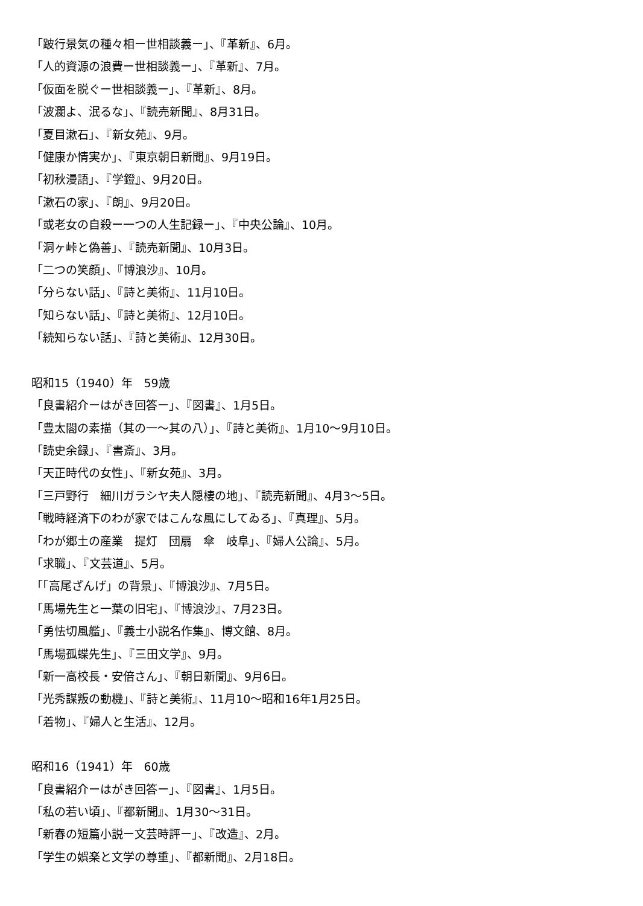「跛行景気の種々相ー世相談義ー」、『革新』、6月。
「人的資源の浪費ー世相談義ー」、『革新』、7月。
「仮面を脱ぐー世相談義ー」、『革新』、8月。
「波瀾よ、泯るな」、『読売新聞』、8月31日。
「夏目漱石」、『新女苑』、9月。
「健康か情実か」、『東京朝日新聞』、9月19日。
「初秋漫語」、『学鐙』、9月20日。
「漱石の家」、『朗』、9月20日。
「或老女の自殺ー一つの人生記録ー」、『中央公論』、10月。
「洞ヶ峠と偽善」、『読売新聞』、10月3日。
「二つの笑顔」、『博浪沙』、10月。
「分らない話」、『詩と美術』、11月10日。
「知らない話」、『詩と美術』、12月10日。
「続知らない話」、『詩と美術』、12月30日。
昭和15（1940）年　59歳
「良書紹介ーはがき回答ー」、『図書』、1月5日。
「豊太閤の素描（其の一～其の八）」、『詩と美術』、1月10～9月10日。
「読史余録」、『書斎』、3月。
「天正時代の女性」、『新女苑』、3月。
「三戸野行　細川ガラシヤ夫人隠棲の地」、『読売新聞』、4月3～5日。
「戦時経済下のわが家ではこんな風にしてゐる」、『真理』、5月。
「わが郷土の産業　提灯　団扇　傘　岐阜」、『婦人公論』、5月。
「求職」、『文芸道』、5月。
「「高尾ざんげ」の背景」、『博浪沙』、7月5日。
「馬場先生と一葉の旧宅」、『博浪沙』、7月23日。
「勇怯切風艦」、『義士小説名作集』、博文館、8月。
「馬場孤蝶先生」、『三田文学』、9月。
「新一高校長・安倍さん」、『朝日新聞』、9月6日。
「光秀謀叛の動機」、『詩と美術』、11月10～昭和16年1月25日。
「着物」、『婦人と生活』、12月。
昭和16（1941）年　60歳
「良書紹介ーはがき回答ー」、『図書』、1月5日。
「私の若い頃」、『都新聞』、1月30～31日。
「新春の短篇小説ー文芸時評ー」、『改造』、2月。
「学生の娯楽と文学の尊重」、『都新聞』、2月18日。